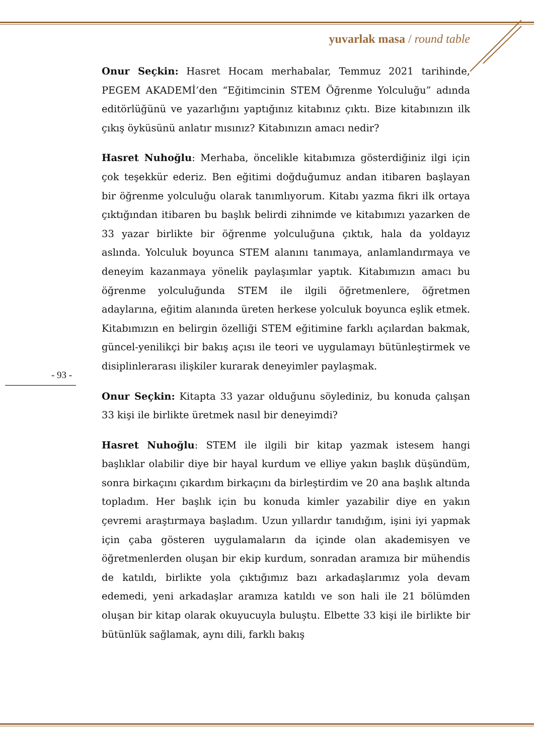yuvarlak masa / round table
Onur Seçkin: Hasret Hocam merhabalar, Temmuz 2021 tarihinde, PEGEM AKADEMİ’den “Eğitimcinin STEM Öğrenme Yolculuğu” adında editörlüğünü ve yazarlığını yaptığınız kitabınız çıktı. Bize kitabınızın ilk çıkış öyküsünü anlatır mısınız? Kitabınızın amacı nedir?
Hasret Nuhoğlu: Merhaba, öncelikle kitabımıza gösterdiğiniz ilgi için çok teşekkür ederiz. Ben eğitimi doğduğumuz andan itibaren başlayan bir öğrenme yolculuğu olarak tanımlıyorum. Kitabı yazma fikri ilk ortaya çıktığından itibaren bu başlık belirdi zihnimde ve kitabımızı yazarken de 33 yazar birlikte bir öğrenme yolculuğuna çıktık, hala da yoldayız aslında. Yolculuk boyunca STEM alanını tanımaya, anlamlandırmaya ve deneyim kazanmaya yönelik paylaşımlar yaptık. Kitabımızın amacı bu öğrenme yolculuğunda STEM ile ilgili öğretmenlere, öğretmen adaylarına, eğitim alanında üreten herkese yolculuk boyunca eşlik etmek. Kitabımızın en belirgin özelliği STEM eğitimine farklı açılardan bakmak, güncel-yenilikçi bir bakış açısı ile teori ve uygulamayı bütünleştirmek ve disiplinlerarası ilişkiler kurarak deneyimler paylaşmak.
Onur Seçkin: Kitapta 33 yazar olduğunu söylediniz, bu konuda çalışan 33 kişi ile birlikte üretmek nasıl bir deneyimdi?
Hasret Nuhoğlu: STEM ile ilgili bir kitap yazmak istesem hangi başlıklar olabilir diye bir hayal kurdum ve elliye yakın başlık düşündüm, sonra birkaçını çıkardım birkaçını da birleştirdim ve 20 ana başlık altında topladım. Her başlık için bu konuda kimler yazabilir diye en yakın çevremi araştırmaya başladım. Uzun yıllardır tanıdığım, işini iyi yapmak için çaba gösteren uygulamaların da içinde olan akademisyen ve öğretmenlerden oluşan bir ekip kurdum, sonradan aramıza bir mühendis de katıldı, birlikte yola çıktığımız bazı arkadaşlarımız yola devam edemedi, yeni arkadaşlar aramıza katıldı ve son hali ile 21 bölümden oluşan bir kitap olarak okuyucuyla buluştu. Elbette 33 kişi ile birlikte bir bütünlük sağlamak, aynı dili, farklı bakış
- 93 -